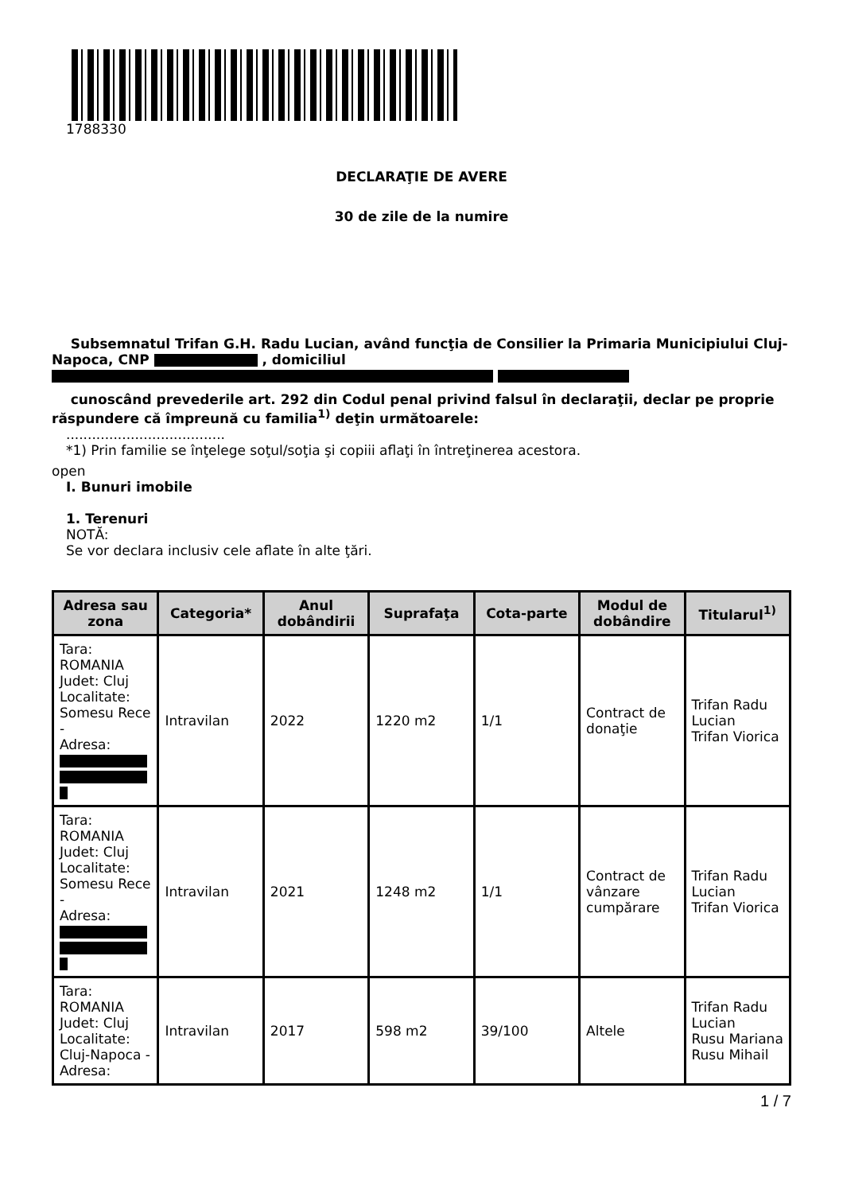1788330
DECLARAŢIE DE AVERE
30 de zile de la numire
Subsemnatul Trifan G.H. Radu Lucian, având funcţia de Consilier la Primaria Municipiului Cluj-Napoca, CNP , domiciliul
cunoscând prevederile art. 292 din Codul penal privind falsul în declaraţii, declar pe proprie răspundere că împreună cu familia<sup>1)</sup> deţin următoarele:
.....................................
*1) Prin familie se înţelege soţul/soţia şi copiii aflaţi în întreţinerea acestora.
open
I. Bunuri imobile
1. Terenuri
NOTĂ:
Se vor declara inclusiv cele aflate în alte ţări.
| Adresa sau zona | Categoria* | Anul dobândirii | Suprafaţa | Cota-parte | Modul de dobândire | Titularul<sup>1)</sup> |
| --- | --- | --- | --- | --- | --- | --- |
| Tara: ROMANIA Judet: Cluj Localitate: Somesu Rece - Adresa: | Intravilan | 2022 | 1220 m2 | 1/1 | Contract de donaţie | Trifan Radu Lucian Trifan Viorica |
| Tara: ROMANIA Judet: Cluj Localitate: Somesu Rece - Adresa: | Intravilan | 2021 | 1248 m2 | 1/1 | Contract de vânzare cumpărare | Trifan Radu Lucian Trifan Viorica |
| Tara: ROMANIA Judet: Cluj Localitate: Cluj-Napoca - Adresa: | Intravilan | 2017 | 598 m2 | 39/100 | Altele | Trifan Radu Lucian Rusu Mariana Rusu Mihail |
1 / 7